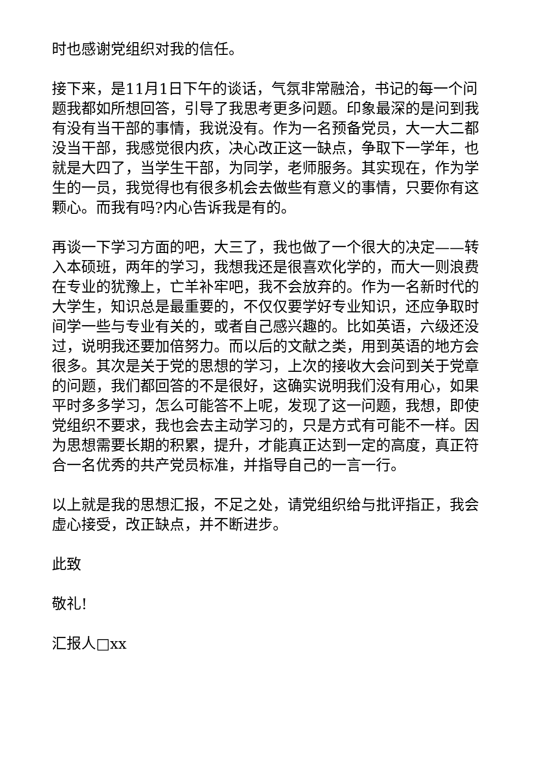时也感谢党组织对我的信任。
接下来，是11月1日下午的谈话，气氛非常融洽，书记的每一个问题我都如所想回答，引导了我思考更多问题。印象最深的是问到我有没有当干部的事情，我说没有。作为一名预备党员，大一大二都没当干部，我感觉很内疚，决心改正这一缺点，争取下一学年，也就是大四了，当学生干部，为同学，老师服务。其实现在，作为学生的一员，我觉得也有很多机会去做些有意义的事情，只要你有这颗心。而我有吗?内心告诉我是有的。
再谈一下学习方面的吧，大三了，我也做了一个很大的决定——转入本硕班，两年的学习，我想我还是很喜欢化学的，而大一则浪费在专业的犹豫上，亡羊补牢吧，我不会放弃的。作为一名新时代的大学生，知识总是最重要的，不仅仅要学好专业知识，还应争取时间学一些与专业有关的，或者自己感兴趣的。比如英语，六级还没过，说明我还要加倍努力。而以后的文献之类，用到英语的地方会很多。其次是关于党的思想的学习，上次的接收大会问到关于党章的问题，我们都回答的不是很好，这确实说明我们没有用心，如果平时多多学习，怎么可能答不上呢，发现了这一问题，我想，即使党组织不要求，我也会去主动学习的，只是方式有可能不一样。因为思想需要长期的积累，提升，才能真正达到一定的高度，真正符合一名优秀的共产党员标准，并指导自己的一言一行。
以上就是我的思想汇报，不足之处，请党组织给与批评指正，我会虚心接受，改正缺点，并不断进步。
此致
敬礼!
汇报人□xx